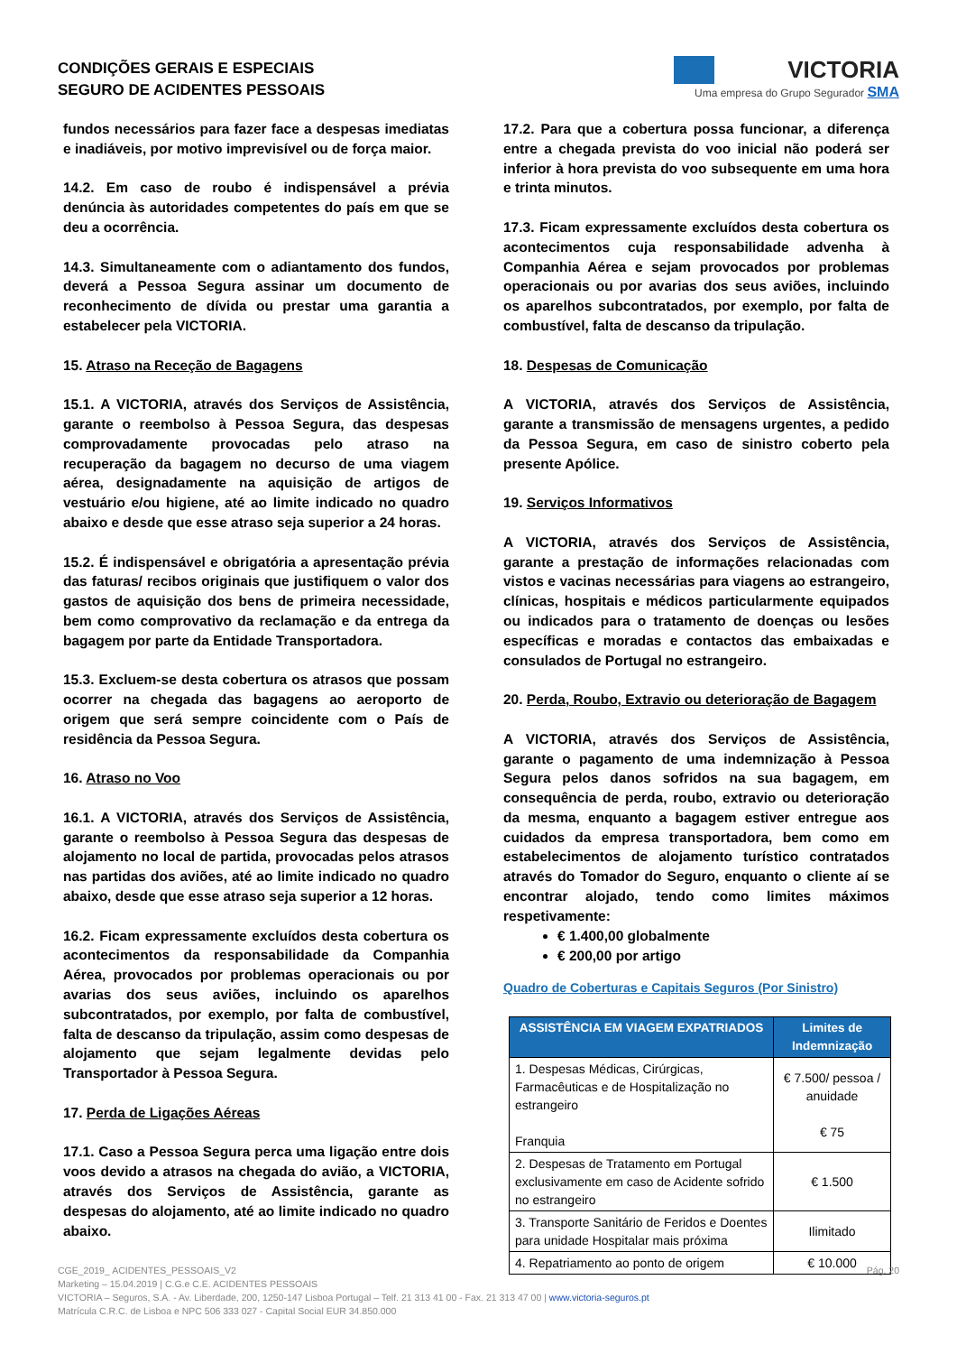CONDIÇÕES GERAIS E ESPECIAIS
SEGURO DE ACIDENTES PESSOAIS
VICTORIA
Uma empresa do Grupo Segurador SMA
fundos necessários para fazer face a despesas imediatas e inadiáveis, por motivo imprevisível ou de força maior.
14.2. Em caso de roubo é indispensável a prévia denúncia às autoridades competentes do país em que se deu a ocorrência.
14.3. Simultaneamente com o adiantamento dos fundos, deverá a Pessoa Segura assinar um documento de reconhecimento de dívida ou prestar uma garantia a estabelecer pela VICTORIA.
15. Atraso na Receção de Bagagens
15.1. A VICTORIA, através dos Serviços de Assistência, garante o reembolso à Pessoa Segura, das despesas comprovadamente provocadas pelo atraso na recuperação da bagagem no decurso de uma viagem aérea, designadamente na aquisição de artigos de vestuário e/ou higiene, até ao limite indicado no quadro abaixo e desde que esse atraso seja superior a 24 horas.
15.2. É indispensável e obrigatória a apresentação prévia das faturas/ recibos originais que justifiquem o valor dos gastos de aquisição dos bens de primeira necessidade, bem como comprovativo da reclamação e da entrega da bagagem por parte da Entidade Transportadora.
15.3. Excluem-se desta cobertura os atrasos que possam ocorrer na chegada das bagagens ao aeroporto de origem que será sempre coincidente com o País de residência da Pessoa Segura.
16. Atraso no Voo
16.1. A VICTORIA, através dos Serviços de Assistência, garante o reembolso à Pessoa Segura das despesas de alojamento no local de partida, provocadas pelos atrasos nas partidas dos aviões, até ao limite indicado no quadro abaixo, desde que esse atraso seja superior a 12 horas.
16.2. Ficam expressamente excluídos desta cobertura os acontecimentos da responsabilidade da Companhia Aérea, provocados por problemas operacionais ou por avarias dos seus aviões, incluindo os aparelhos subcontratados, por exemplo, por falta de combustível, falta de descanso da tripulação, assim como despesas de alojamento que sejam legalmente devidas pelo Transportador à Pessoa Segura.
17. Perda de Ligações Aéreas
17.1. Caso a Pessoa Segura perca uma ligação entre dois voos devido a atrasos na chegada do avião, a VICTORIA, através dos Serviços de Assistência, garante as despesas do alojamento, até ao limite indicado no quadro abaixo.
17.2. Para que a cobertura possa funcionar, a diferença entre a chegada prevista do voo inicial não poderá ser inferior à hora prevista do voo subsequente em uma hora e trinta minutos.
17.3. Ficam expressamente excluídos desta cobertura os acontecimentos cuja responsabilidade advenha à Companhia Aérea e sejam provocados por problemas operacionais ou por avarias dos seus aviões, incluindo os aparelhos subcontratados, por exemplo, por falta de combustível, falta de descanso da tripulação.
18. Despesas de Comunicação
A VICTORIA, através dos Serviços de Assistência, garante a transmissão de mensagens urgentes, a pedido da Pessoa Segura, em caso de sinistro coberto pela presente Apólice.
19. Serviços Informativos
A VICTORIA, através dos Serviços de Assistência, garante a prestação de informações relacionadas com vistos e vacinas necessárias para viagens ao estrangeiro, clínicas, hospitais e médicos particularmente equipados ou indicados para o tratamento de doenças ou lesões específicas e moradas e contactos das embaixadas e consulados de Portugal no estrangeiro.
20. Perda, Roubo, Extravio ou deterioração de Bagagem
A VICTORIA, através dos Serviços de Assistência, garante o pagamento de uma indemnização à Pessoa Segura pelos danos sofridos na sua bagagem, em consequência de perda, roubo, extravio ou deterioração da mesma, enquanto a bagagem estiver entregue aos cuidados da empresa transportadora, bem como em estabelecimentos de alojamento turístico contratados através do Tomador do Seguro, enquanto o cliente aí se encontrar alojado, tendo como limites máximos respetivamente:
€ 1.400,00 globalmente
€ 200,00 por artigo
Quadro de Coberturas e Capitais Seguros (Por Sinistro)
| ASSISTÊNCIA EM VIAGEM EXPATRIADOS | Limites de Indemnização |
| --- | --- |
| 1. Despesas Médicas, Cirúrgicas, Farmacêuticas e de Hospitalização no estrangeiro Franquia | € 7.500/ pessoa / anuidade € 75 |
| 2. Despesas de Tratamento em Portugal exclusivamente em caso de Acidente sofrido no estrangeiro | € 1.500 |
| 3. Transporte Sanitário de Feridos e Doentes para unidade Hospitalar mais próxima | Ilimitado |
| 4. Repatriamento ao ponto de origem | € 10.000 |
CGE_2019_ ACIDENTES_PESSOAIS_V2 Pág. 20
Marketing – 15.04.2019 | C.G.e C.E. ACIDENTES PESSOAIS
VICTORIA – Seguros, S.A. - Av. Liberdade, 200, 1250-147 Lisboa Portugal – Telf. 21 313 41 00 - Fax. 21 313 47 00 | www.victoria-seguros.pt
Matrícula C.R.C. de Lisboa e NPC 506 333 027 - Capital Social EUR 34.850.000